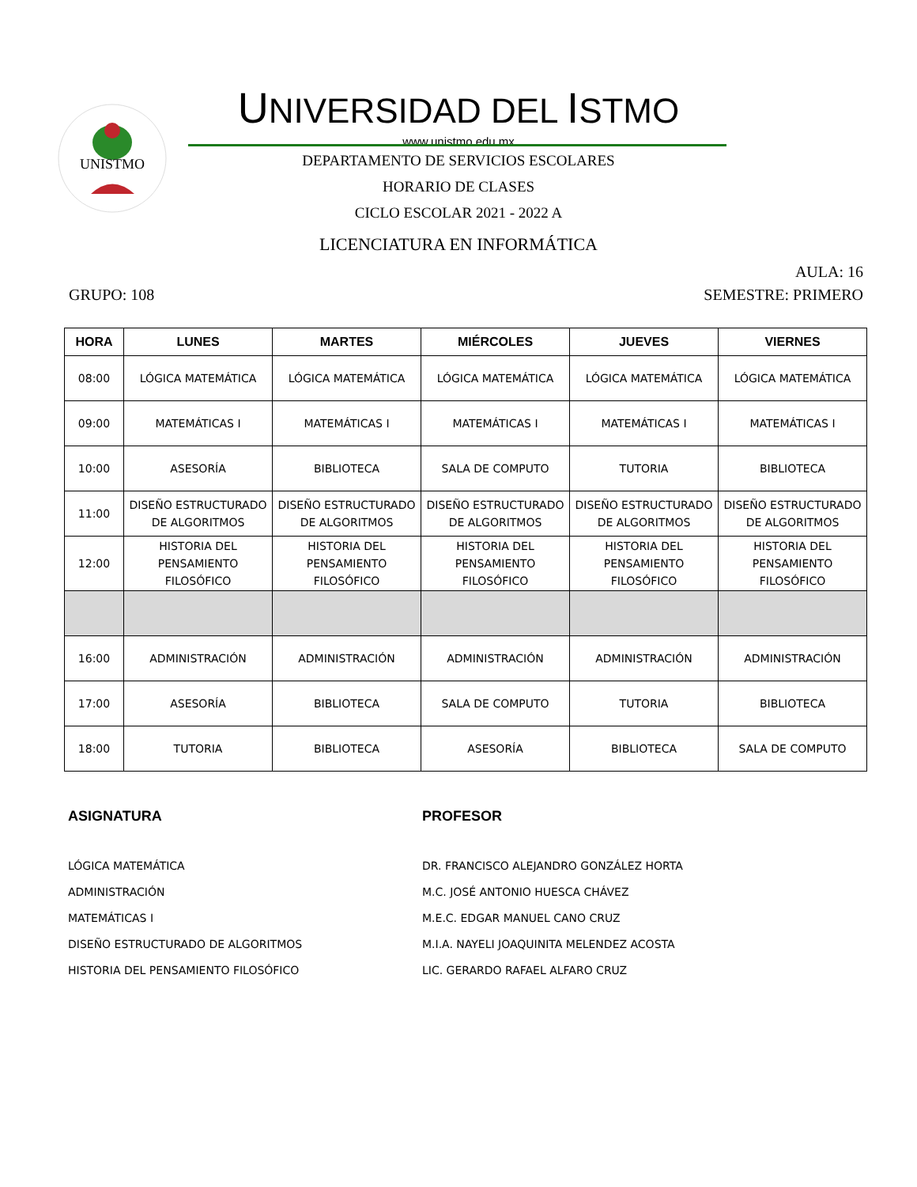UNISTMO
UNIVERSIDAD DEL ISTMO
www.unistmo.edu.mx
DEPARTAMENTO DE SERVICIOS ESCOLARES
HORARIO DE CLASES
CICLO ESCOLAR 2021 - 2022 A
LICENCIATURA EN INFORMÁTICA
AULA: 16
GRUPO: 108 SEMESTRE: PRIMERO
| HORA | LUNES | MARTES | MIÉRCOLES | JUEVES | VIERNES |
| --- | --- | --- | --- | --- | --- |
| 08:00 | LÓGICA MATEMÁTICA | LÓGICA MATEMÁTICA | LÓGICA MATEMÁTICA | LÓGICA MATEMÁTICA | LÓGICA MATEMÁTICA |
| 09:00 | MATEMÁTICAS I | MATEMÁTICAS I | MATEMÁTICAS I | MATEMÁTICAS I | MATEMÁTICAS I |
| 10:00 | ASESORÍA | BIBLIOTECA | SALA DE COMPUTO | TUTORIA | BIBLIOTECA |
| 11:00 | DISEÑO ESTRUCTURADO DE ALGORITMOS | DISEÑO ESTRUCTURADO DE ALGORITMOS | DISEÑO ESTRUCTURADO DE ALGORITMOS | DISEÑO ESTRUCTURADO DE ALGORITMOS | DISEÑO ESTRUCTURADO DE ALGORITMOS |
| 12:00 | HISTORIA DEL PENSAMIENTO FILOSÓFICO | HISTORIA DEL PENSAMIENTO FILOSÓFICO | HISTORIA DEL PENSAMIENTO FILOSÓFICO | HISTORIA DEL PENSAMIENTO FILOSÓFICO | HISTORIA DEL PENSAMIENTO FILOSÓFICO |
| 16:00 | ADMINISTRACIÓN | ADMINISTRACIÓN | ADMINISTRACIÓN | ADMINISTRACIÓN | ADMINISTRACIÓN |
| 17:00 | ASESORÍA | BIBLIOTECA | SALA DE COMPUTO | TUTORIA | BIBLIOTECA |
| 18:00 | TUTORIA | BIBLIOTECA | ASESORÍA | BIBLIOTECA | SALA DE COMPUTO |
ASIGNATURA
LÓGICA MATEMÁTICA
ADMINISTRACIÓN
MATEMÁTICAS I
DISEÑO ESTRUCTURADO DE ALGORITMOS
HISTORIA DEL PENSAMIENTO FILOSÓFICO
PROFESOR
DR. FRANCISCO ALEJANDRO GONZÁLEZ HORTA
M.C. JOSÉ ANTONIO HUESCA CHÁVEZ
M.E.C. EDGAR MANUEL CANO CRUZ
M.I.A. NAYELI JOAQUINITA MELENDEZ ACOSTA
LIC. GERARDO RAFAEL ALFARO CRUZ